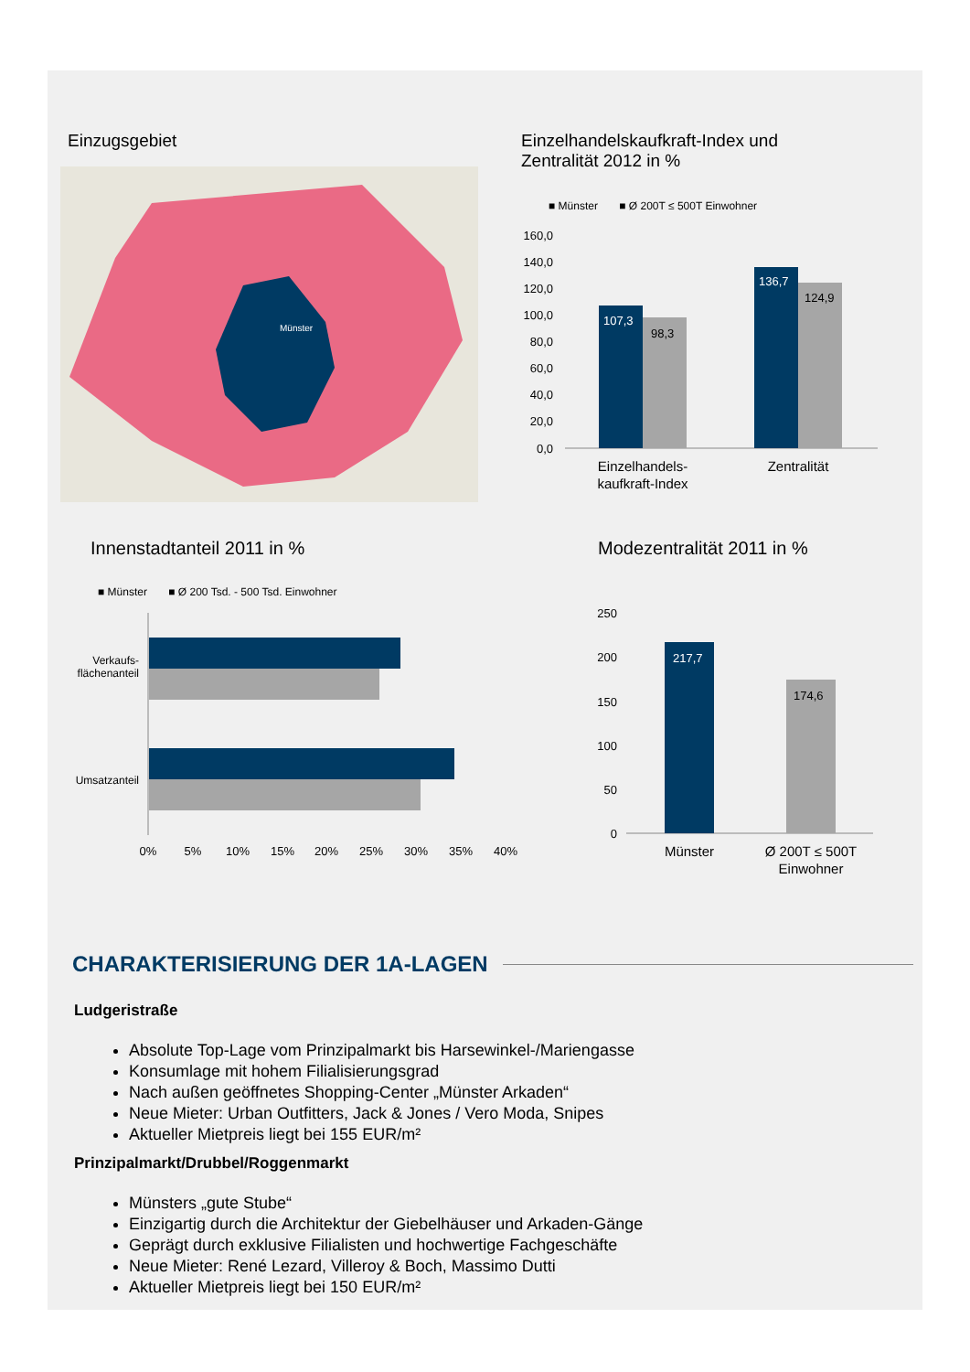Einzugsgebiet
Münster
Einzelhandelskaufkraft-Index und Zentralität 2012 in %
■ Münster ■ Ø 200T ≤ 500T Einwohner
160,0
140,0
120,0
100,0
80,0
60,0
40,0
20,0
0,0
107,3
98,3
136,7
124,9
Einzelhandels-
kaufkraft-Index
Zentralität
Innenstadtanteil 2011 in %
■ Münster ■ Ø 200 Tsd. - 500 Tsd. Einwohner
Verkaufs-
flächenanteil
Umsatzanteil
0%
5%
10%
15%
20%
25%
30%
35%
40%
Modezentralität 2011 in %
250
200
150
100
50
0
217,7
174,6
Münster
Ø 200T ≤ 500T
Einwohner
CHARAKTERISIERUNG DER 1A-LAGEN
Ludgeristraße
Absolute Top-Lage vom Prinzipalmarkt bis Harsewinkel-/Mariengasse
Konsumlage mit hohem Filialisierungsgrad
Nach außen geöffnetes Shopping-Center „Münster Arkaden“
Neue Mieter: Urban Outfitters, Jack & Jones / Vero Moda, Snipes
Aktueller Mietpreis liegt bei 155 EUR/m²
Prinzipalmarkt/Drubbel/Roggenmarkt
Münsters „gute Stube“
Einzigartig durch die Architektur der Giebelhäuser und Arkaden-Gänge
Geprägt durch exklusive Filialisten und hochwertige Fachgeschäfte
Neue Mieter: René Lezard, Villeroy & Boch, Massimo Dutti
Aktueller Mietpreis liegt bei 150 EUR/m²